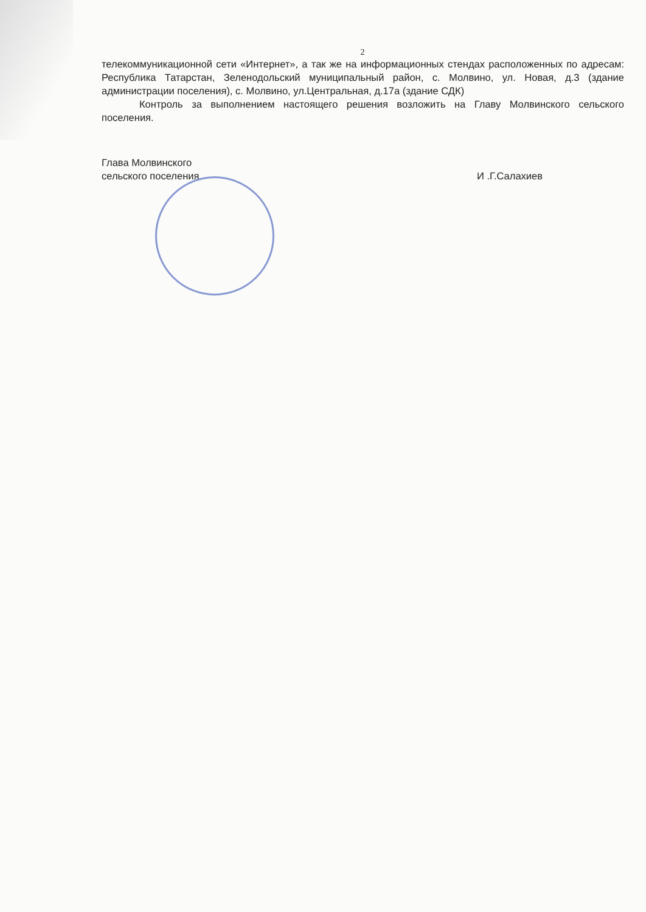2
телекоммуникационной сети «Интернет», а так же на информационных стендах расположенных по адресам: Республика Татарстан, Зеленодольский муниципальный район, с. Молвино, ул. Новая, д.3 (здание администрации поселения), с. Молвино, ул.Центральная, д.17а (здание СДК)
Контроль за выполнением настоящего решения возложить на Главу Молвинского сельского поселения.
Глава Молвинского
сельского поселения
И .Г.Салахиев